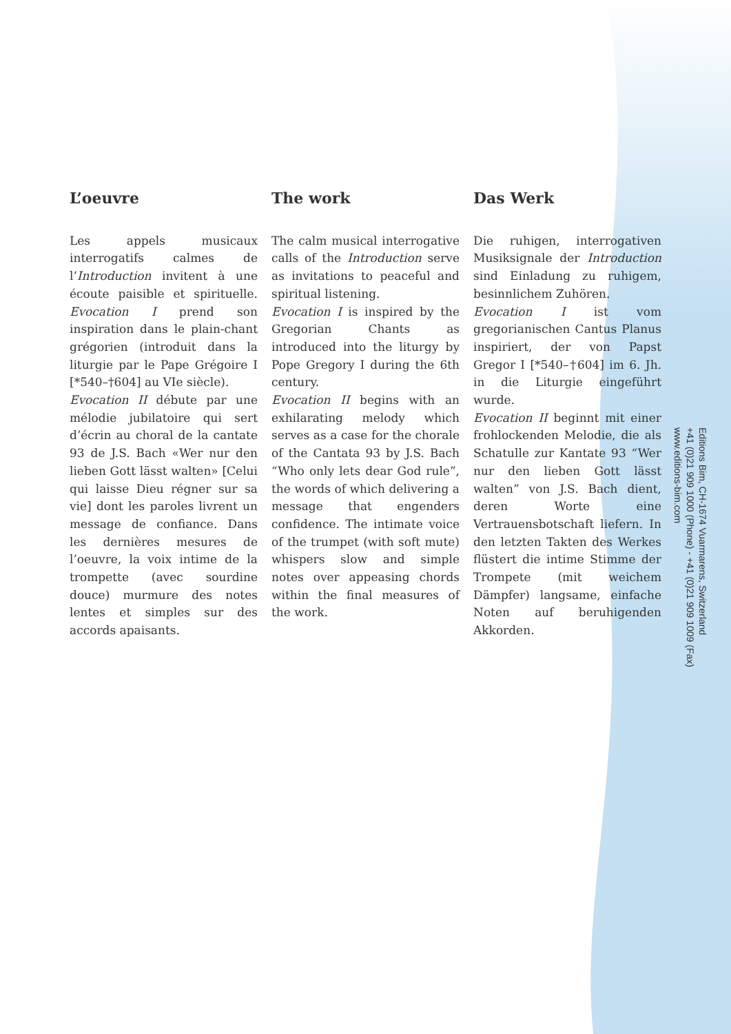L’oeuvre
Les appels musicaux interrogatifs calmes de l’Introduction invitent à une écoute paisible et spirituelle. Evocation I prend son inspiration dans le plain-chant grégorien (introduit dans la liturgie par le Pape Grégoire I [*540–†604] au VIe siècle).
Evocation II débute par une mélodie jubilatoire qui sert d’écrin au choral de la cantate 93 de J.S. Bach «Wer nur den lieben Gott lässt walten» [Celui qui laisse Dieu régner sur sa vie] dont les paroles livrent un message de confiance. Dans les dernières mesures de l’oeuvre, la voix intime de la trompette (avec sourdine douce) murmure des notes lentes et simples sur des accords apaisants.
The work
The calm musical interrogative calls of the Introduction serve as invitations to peaceful and spiritual listening.
Evocation I is inspired by the Gregorian Chants as introduced into the liturgy by Pope Gregory I during the 6th century.
Evocation II begins with an exhilarating melody which serves as a case for the chorale of the Cantata 93 by J.S. Bach “Who only lets dear God rule”, the words of which delivering a message that engenders confidence. The intimate voice of the trumpet (with soft mute) whispers slow and simple notes over appeasing chords within the final measures of the work.
Das Werk
Die ruhigen, interrogativen Musiksignale der Introduction sind Einladung zu ruhigem, besinnlichem Zuhören.
Evocation I ist vom gregorianischen Cantus Planus inspiriert, der von Papst Gregor I [*540–†604] im 6. Jh. in die Liturgie eingeführt wurde.
Evocation II beginnt mit einer frohlockenden Melodie, die als Schatulle zur Kantate 93 “Wer nur den lieben Gott lässt walten” von J.S. Bach dient, deren Worte eine Vertrauensbotschaft liefern. In den letzten Takten des Werkes flüstert die intime Stimme der Trompete (mit weichem Dämpfer) langsame, einfache Noten auf beruhigenden Akkorden.
Editions Bim, CH-1674 Vuarmarens, Switzerland
+41 (0)21 909 1000 (Phone) - +41 (0)21 909 1009 (Fax)
www.editions-bim.com